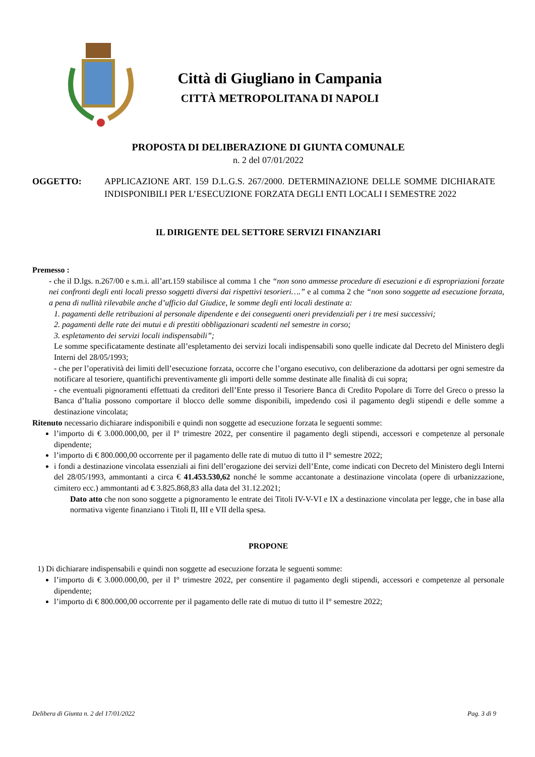Città di Giugliano in Campania
CITTÀ METROPOLITANA DI NAPOLI
PROPOSTA DI DELIBERAZIONE DI GIUNTA COMUNALE
n. 2 del 07/01/2022
OGGETTO: APPLICAZIONE ART. 159 D.L.G.S. 267/2000. DETERMINAZIONE DELLE SOMME DICHIARATE INDISPONIBILI PER L’ESECUZIONE FORZATA DEGLI ENTI LOCALI I SEMESTRE 2022
IL DIRIGENTE DEL SETTORE SERVIZI FINANZIARI
Premesso :
- che il D.lgs. n.267/00 e s.m.i. all’art.159 stabilisce al comma 1 che “non sono ammesse procedure di esecuzioni e di espropriazioni forzate nei confronti degli enti locali presso soggetti diversi dai rispettivi tesorieri….” e al comma 2 che “non sono soggette ad esecuzione forzata, a pena di nullità rilevabile anche d’ufficio dal Giudice, le somme degli enti locali destinate a:
1. pagamenti delle retribuzioni al personale dipendente e dei conseguenti oneri previdenziali per i tre mesi successivi;
2. pagamenti delle rate dei mutui e di prestiti obbligazionari scadenti nel semestre in corso;
3. espletamento dei servizi locali indispensabili”;
Le somme specificatamente destinate all’espletamento dei servizi locali indispensabili sono quelle indicate dal Decreto del Ministero degli Interni del 28/05/1993;
- che per l’operatività dei limiti dell’esecuzione forzata, occorre che l’organo esecutivo, con deliberazione da adottarsi per ogni semestre da notificare al tesoriere, quantifichi preventivamente gli importi delle somme destinate alle finalità di cui sopra;
- che eventuali pignoramenti effettuati da creditori dell’Ente presso il Tesoriere Banca di Credito Popolare di Torre del Greco o presso la Banca d’Italia possono comportare il blocco delle somme disponibili, impedendo così il pagamento degli stipendi e delle somme a destinazione vincolata;
Ritenuto necessario dichiarare indisponibili e quindi non soggette ad esecuzione forzata le seguenti somme:
l’importo di € 3.000.000,00, per il I° trimestre 2022, per consentire il pagamento degli stipendi, accessori e competenze al personale dipendente;
l’importo di € 800.000,00 occorrente per il pagamento delle rate di mutuo di tutto il I° semestre 2022;
i fondi a destinazione vincolata essenziali ai fini dell’erogazione dei servizi dell’Ente, come indicati con Decreto del Ministero degli Interni del 28/05/1993, ammontanti a circa € 41.453.530,62 nonché le somme accantonate a destinazione vincolata (opere di urbanizzazione, cimitero ecc.) ammontanti ad € 3.825.868,83 alla data del 31.12.2021;
Dato atto che non sono soggette a pignoramento le entrate dei Titoli IV-V-VI e IX a destinazione vincolata per legge, che in base alla normativa vigente finanziano i Titoli II, III e VII della spesa.
PROPONE
1) Di dichiarare indispensabili e quindi non soggette ad esecuzione forzata le seguenti somme:
l’importo di € 3.000.000,00, per il I° trimestre 2022, per consentire il pagamento degli stipendi, accessori e competenze al personale dipendente;
l’importo di € 800.000,00 occorrente per il pagamento delle rate di mutuo di tutto il I° semestre 2022;
Delibera di Giunta n. 2 del 17/01/2022 Pag. 3 di 9